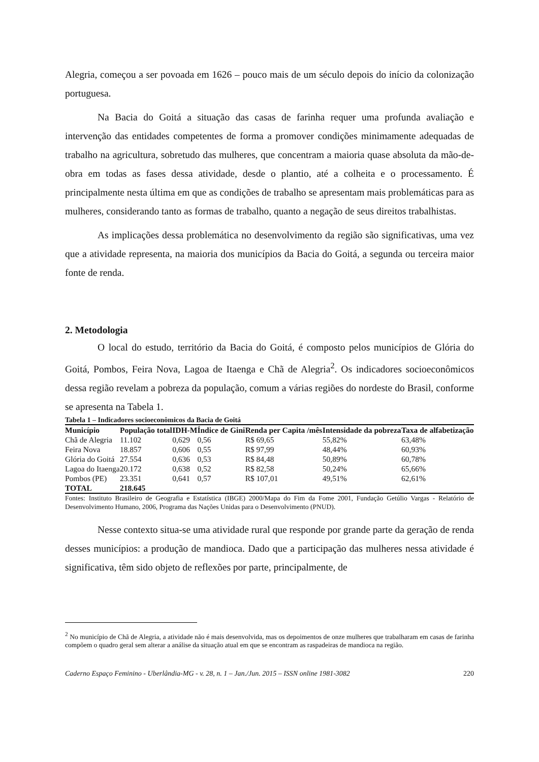Alegria, começou a ser povoada em 1626 – pouco mais de um século depois do início da colonização portuguesa.
Na Bacia do Goitá a situação das casas de farinha requer uma profunda avaliação e intervenção das entidades competentes de forma a promover condições minimamente adequadas de trabalho na agricultura, sobretudo das mulheres, que concentram a maioria quase absoluta da mão-de-obra em todas as fases dessa atividade, desde o plantio, até a colheita e o processamento. É principalmente nesta última em que as condições de trabalho se apresentam mais problemáticas para as mulheres, considerando tanto as formas de trabalho, quanto a negação de seus direitos trabalhistas.
As implicações dessa problemática no desenvolvimento da região são significativas, uma vez que a atividade representa, na maioria dos municípios da Bacia do Goitá, a segunda ou terceira maior fonte de renda.
2. Metodologia
O local do estudo, território da Bacia do Goitá, é composto pelos municípios de Glória do Goitá, Pombos, Feira Nova, Lagoa de Itaenga e Chã de Alegria<sup>2</sup>. Os indicadores socioeconômicos dessa região revelam a pobreza da população, comum a várias regiões do nordeste do Brasil, conforme se apresenta na Tabela 1.
Tabela 1 – Indicadores socioeconômicos da Bacia de Goitá
| Município | População total | IDH-M | Índice de Gini | Renda per Capita /mês | Intensidade da pobreza | Taxa de alfabetização |
| --- | --- | --- | --- | --- | --- | --- |
| Chã de Alegria | 11.102 | 0,629 | 0,56 | R$ 69,65 | 55,82% | 63,48% |
| Feira Nova | 18.857 | 0,606 | 0,55 | R$ 97,99 | 48,44% | 60,93% |
| Glória do Goitá | 27.554 | 0,636 | 0,53 | R$ 84,48 | 50,89% | 60,78% |
| Lagoa do Itaenga | 20.172 | 0,638 | 0,52 | R$ 82,58 | 50,24% | 65,66% |
| Pombos (PE) | 23.351 | 0,641 | 0,57 | R$ 107,01 | 49,51% | 62,61% |
| TOTAL | 218.645 | | | | | |
Fontes: Instituto Brasileiro de Geografia e Estatística (IBGE) 2000/Mapa do Fim da Fome 2001, Fundação Getúlio Vargas - Relatório de Desenvolvimento Humano, 2006, Programa das Nações Unidas para o Desenvolvimento (PNUD).
Nesse contexto situa-se uma atividade rural que responde por grande parte da geração de renda desses municípios: a produção de mandioca. Dado que a participação das mulheres nessa atividade é significativa, têm sido objeto de reflexões por parte, principalmente, de
<sup>2</sup> No município de Chã de Alegria, a atividade não é mais desenvolvida, mas os depoimentos de onze mulheres que trabalharam em casas de farinha compõem o quadro geral sem alterar a análise da situação atual em que se encontram as raspadeiras de mandioca na região.
Caderno Espaço Feminino - Uberlândia-MG - v. 28, n. 1 – Jan./Jun. 2015 – ISSN online 1981-3082 220